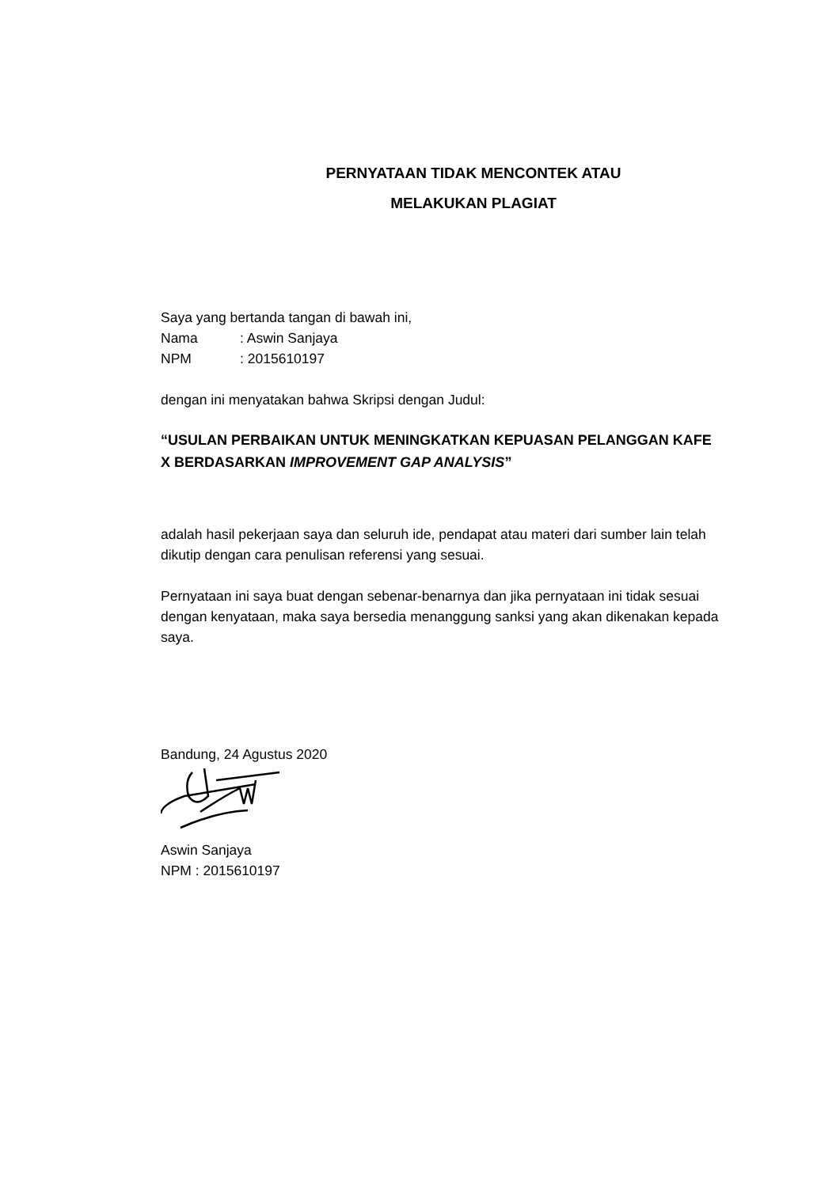PERNYATAAN TIDAK MENCONTEK ATAU
MELAKUKAN PLAGIAT
Saya yang bertanda tangan di bawah ini,
Nama: Aswin Sanjaya
NPM: 2015610197
dengan ini menyatakan bahwa Skripsi dengan Judul:
“USULAN PERBAIKAN UNTUK MENINGKATKAN KEPUASAN PELANGGAN KAFE X BERDASARKAN IMPROVEMENT GAP ANALYSIS”
adalah hasil pekerjaan saya dan seluruh ide, pendapat atau materi dari sumber lain telah dikutip dengan cara penulisan referensi yang sesuai.
Pernyataan ini saya buat dengan sebenar-benarnya dan jika pernyataan ini tidak sesuai dengan kenyataan, maka saya bersedia menanggung sanksi yang akan dikenakan kepada saya.
Bandung, 24 Agustus 2020
Aswin Sanjaya
NPM : 2015610197